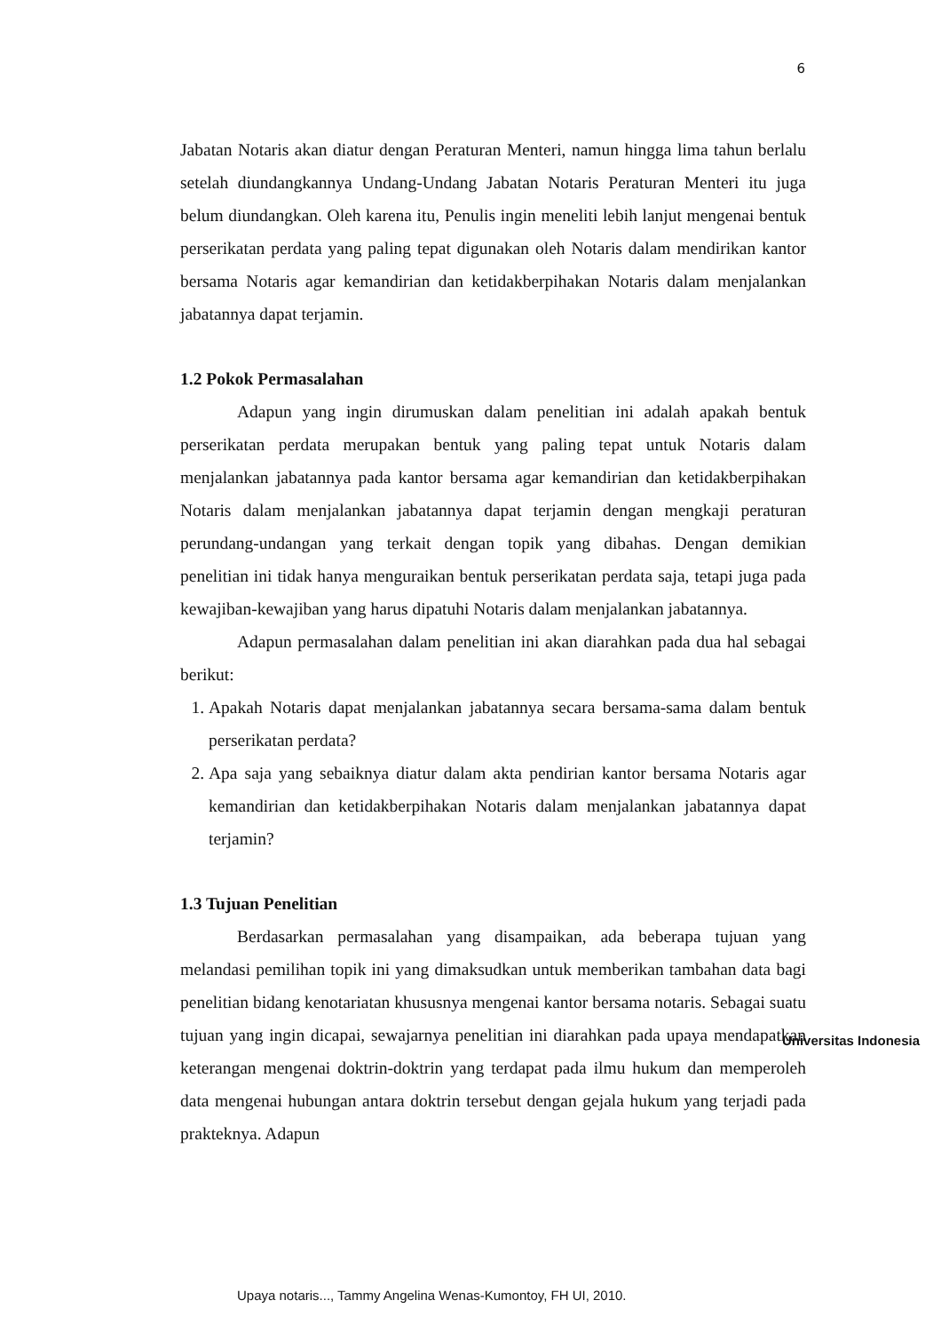6
Jabatan Notaris akan diatur dengan Peraturan Menteri, namun hingga lima tahun berlalu setelah diundangkannya Undang-Undang Jabatan Notaris Peraturan Menteri itu juga belum diundangkan. Oleh karena itu, Penulis ingin meneliti lebih lanjut mengenai bentuk perserikatan perdata yang paling tepat digunakan oleh Notaris dalam mendirikan kantor bersama Notaris agar kemandirian dan ketidakberpihakan Notaris dalam menjalankan jabatannya dapat terjamin.
1.2 Pokok Permasalahan
Adapun yang ingin dirumuskan dalam penelitian ini adalah apakah bentuk perserikatan perdata merupakan bentuk yang paling tepat untuk Notaris dalam menjalankan jabatannya pada kantor bersama agar kemandirian dan ketidakberpihakan Notaris dalam menjalankan jabatannya dapat terjamin dengan mengkaji peraturan perundang-undangan yang terkait dengan topik yang dibahas. Dengan demikian penelitian ini tidak hanya menguraikan bentuk perserikatan perdata saja, tetapi juga pada kewajiban-kewajiban yang harus dipatuhi Notaris dalam menjalankan jabatannya.
Adapun permasalahan dalam penelitian ini akan diarahkan pada dua hal sebagai berikut:
1. Apakah Notaris dapat menjalankan jabatannya secara bersama-sama dalam bentuk perserikatan perdata?
2. Apa saja yang sebaiknya diatur dalam akta pendirian kantor bersama Notaris agar kemandirian dan ketidakberpihakan Notaris dalam menjalankan jabatannya dapat terjamin?
1.3 Tujuan Penelitian
Berdasarkan permasalahan yang disampaikan, ada beberapa tujuan yang melandasi pemilihan topik ini yang dimaksudkan untuk memberikan tambahan data bagi penelitian bidang kenotariatan khususnya mengenai kantor bersama notaris. Sebagai suatu tujuan yang ingin dicapai, sewajarnya penelitian ini diarahkan pada upaya mendapatkan keterangan mengenai doktrin-doktrin yang terdapat pada ilmu hukum dan memperoleh data mengenai hubungan antara doktrin tersebut dengan gejala hukum yang terjadi pada prakteknya. Adapun
Universitas Indonesia
Upaya notaris..., Tammy Angelina Wenas-Kumontoy, FH UI, 2010.